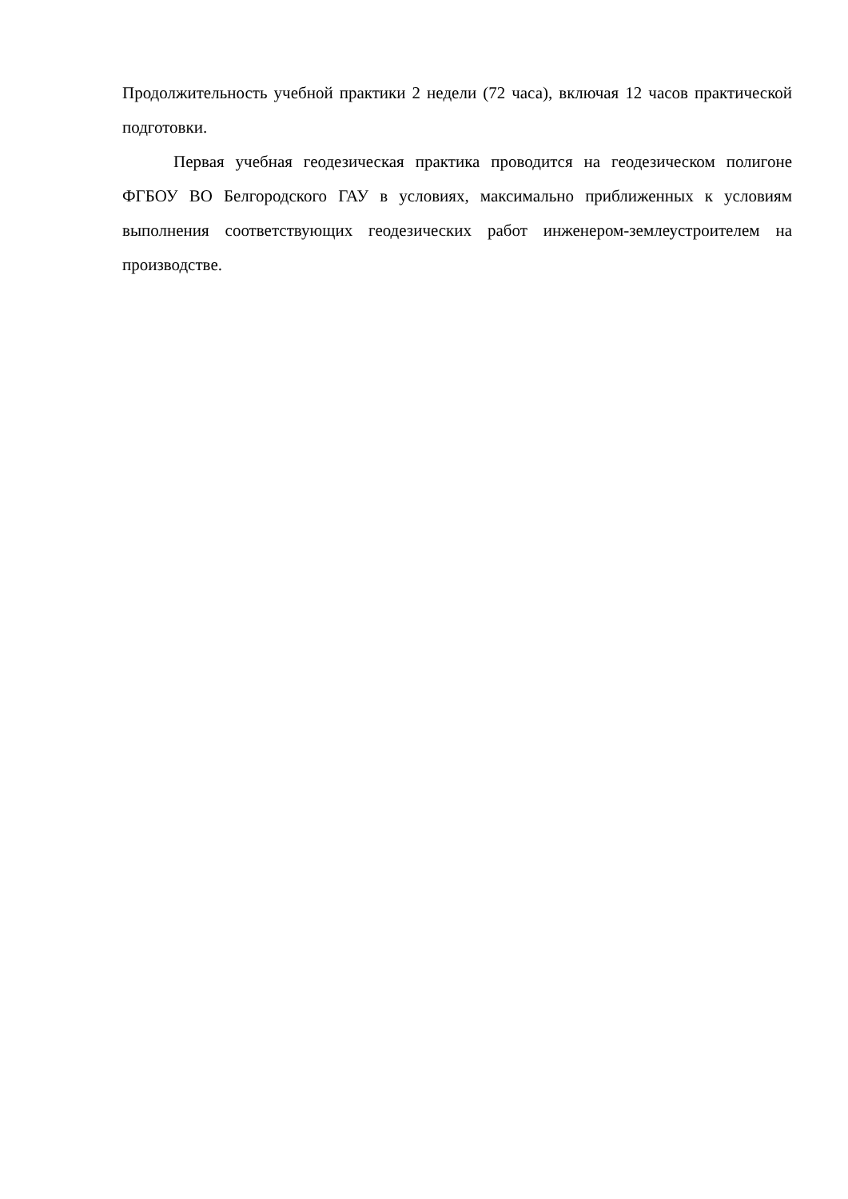Продолжительность учебной практики 2 недели (72 часа), включая 12 часов практической подготовки.
Первая учебная геодезическая практика проводится на геодезическом полигоне ФГБОУ ВО Белгородского ГАУ в условиях, максимально приближенных к условиям выполнения соответствующих геодезических работ инженером-землеустроителем на производстве.